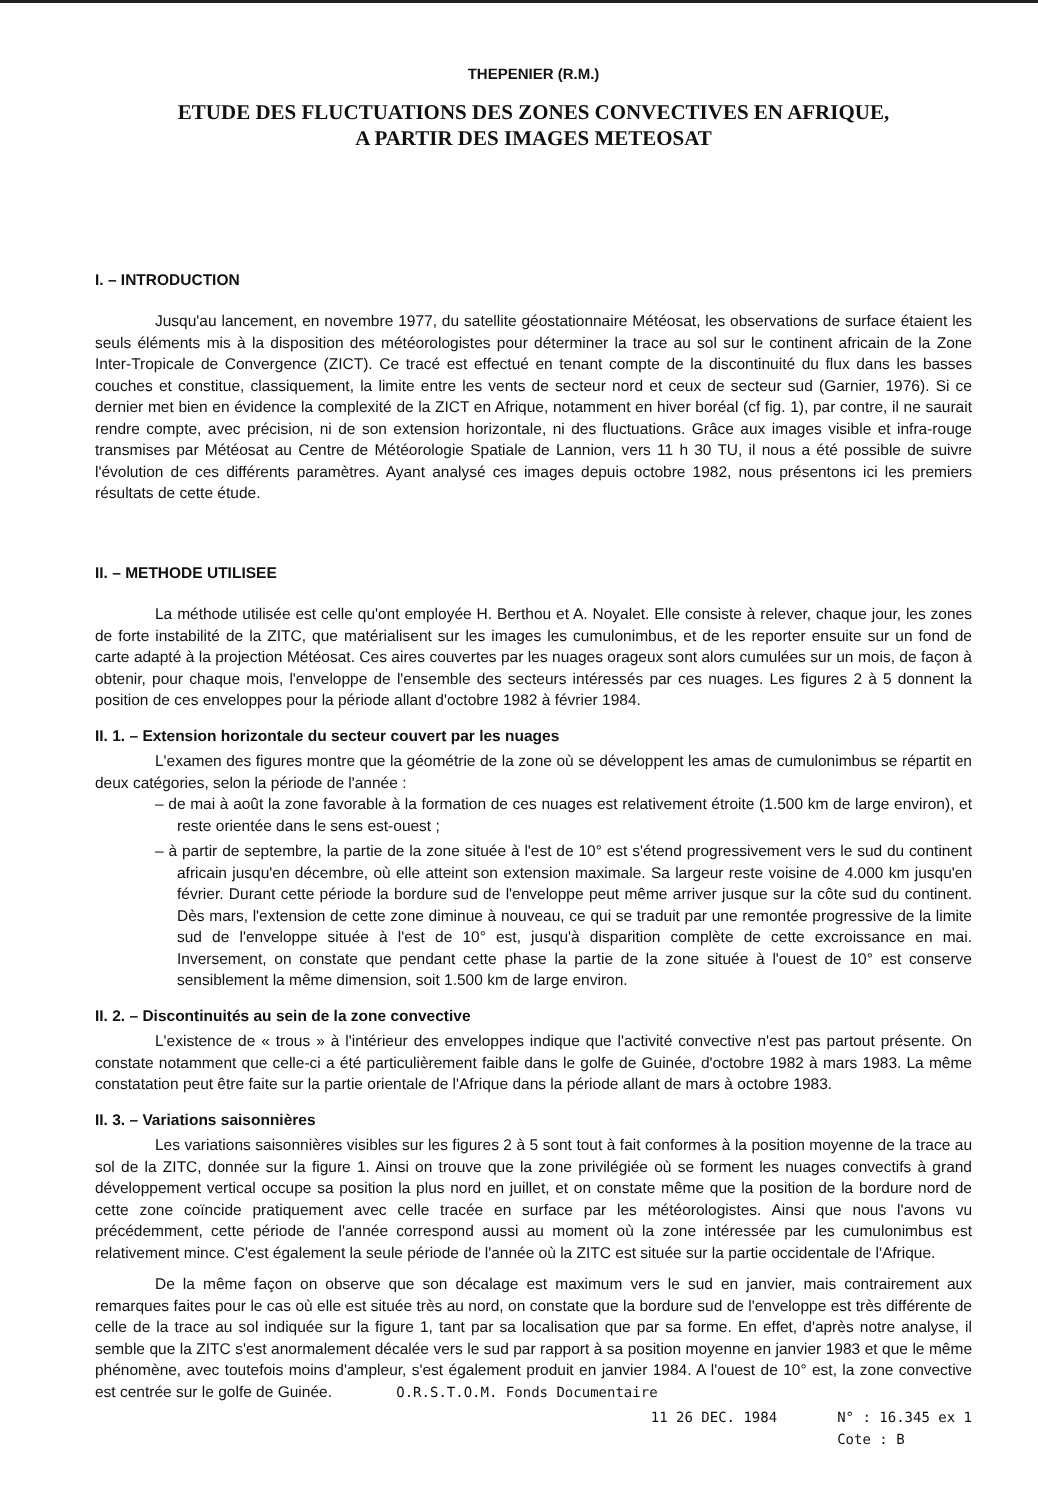THEPENIER (R.M.)
ETUDE DES FLUCTUATIONS DES ZONES CONVECTIVES EN AFRIQUE,
A PARTIR DES IMAGES METEOSAT
I. – INTRODUCTION
Jusqu'au lancement, en novembre 1977, du satellite géostationnaire Météosat, les observations de surface étaient les seuls éléments mis à la disposition des météorologistes pour déterminer la trace au sol sur le continent africain de la Zone Inter-Tropicale de Convergence (ZICT). Ce tracé est effectué en tenant compte de la discontinuité du flux dans les basses couches et constitue, classiquement, la limite entre les vents de secteur nord et ceux de secteur sud (Garnier, 1976). Si ce dernier met bien en évidence la complexité de la ZICT en Afrique, notamment en hiver boréal (cf fig. 1), par contre, il ne saurait rendre compte, avec précision, ni de son extension horizontale, ni des fluctuations. Grâce aux images visible et infra-rouge transmises par Météosat au Centre de Météorologie Spatiale de Lannion, vers 11 h 30 TU, il nous a été possible de suivre l'évolution de ces différents paramètres. Ayant analysé ces images depuis octobre 1982, nous présentons ici les premiers résultats de cette étude.
II. – METHODE UTILISEE
La méthode utilisée est celle qu'ont employée H. Berthou et A. Noyalet. Elle consiste à relever, chaque jour, les zones de forte instabilité de la ZITC, que matérialisent sur les images les cumulonimbus, et de les reporter ensuite sur un fond de carte adapté à la projection Météosat. Ces aires couvertes par les nuages orageux sont alors cumulées sur un mois, de façon à obtenir, pour chaque mois, l'enveloppe de l'ensemble des secteurs intéressés par ces nuages. Les figures 2 à 5 donnent la position de ces enveloppes pour la période allant d'octobre 1982 à février 1984.
II. 1. – Extension horizontale du secteur couvert par les nuages
L'examen des figures montre que la géométrie de la zone où se développent les amas de cumulonimbus se répartit en deux catégories, selon la période de l'année :
– de mai à août la zone favorable à la formation de ces nuages est relativement étroite (1.500 km de large environ), et reste orientée dans le sens est-ouest ;
– à partir de septembre, la partie de la zone située à l'est de 10° est s'étend progressivement vers le sud du continent africain jusqu'en décembre, où elle atteint son extension maximale. Sa largeur reste voisine de 4.000 km jusqu'en février. Durant cette période la bordure sud de l'enveloppe peut même arriver jusque sur la côte sud du continent. Dès mars, l'extension de cette zone diminue à nouveau, ce qui se traduit par une remontée progressive de la limite sud de l'enveloppe située à l'est de 10° est, jusqu'à disparition complète de cette excroissance en mai. Inversement, on constate que pendant cette phase la partie de la zone située à l'ouest de 10° est conserve sensiblement la même dimension, soit 1.500 km de large environ.
II. 2. – Discontinuités au sein de la zone convective
L'existence de « trous » à l'intérieur des enveloppes indique que l'activité convective n'est pas partout présente. On constate notamment que celle-ci a été particulièrement faible dans le golfe de Guinée, d'octobre 1982 à mars 1983. La même constatation peut être faite sur la partie orientale de l'Afrique dans la période allant de mars à octobre 1983.
II. 3. – Variations saisonnières
Les variations saisonnières visibles sur les figures 2 à 5 sont tout à fait conformes à la position moyenne de la trace au sol de la ZITC, donnée sur la figure 1. Ainsi on trouve que la zone privilégiée où se forment les nuages convectifs à grand développement vertical occupe sa position la plus nord en juillet, et on constate même que la position de la bordure nord de cette zone coïncide pratiquement avec celle tracée en surface par les météorologistes. Ainsi que nous l'avons vu précédemment, cette période de l'année correspond aussi au moment où la zone intéressée par les cumulonimbus est relativement mince. C'est également la seule période de l'année où la ZITC est située sur la partie occidentale de l'Afrique.
De la même façon on observe que son décalage est maximum vers le sud en janvier, mais contrairement aux remarques faites pour le cas où elle est située très au nord, on constate que la bordure sud de l'enveloppe est très différente de celle de la trace au sol indiquée sur la figure 1, tant par sa localisation que par sa forme. En effet, d'après notre analyse, il semble que la ZITC s'est anormalement décalée vers le sud par rapport à sa position moyenne en janvier 1983 et que le même phénomène, avec toutefois moins d'ampleur, s'est également produit en janvier 1984. A l'ouest de 10° est, la zone convective est centrée sur le golfe de Guinée. O.R.S.T.O.M. Fonds Documentaire
11 26 DEC. 1984 N° : 16.345 ex 1
Cote : B